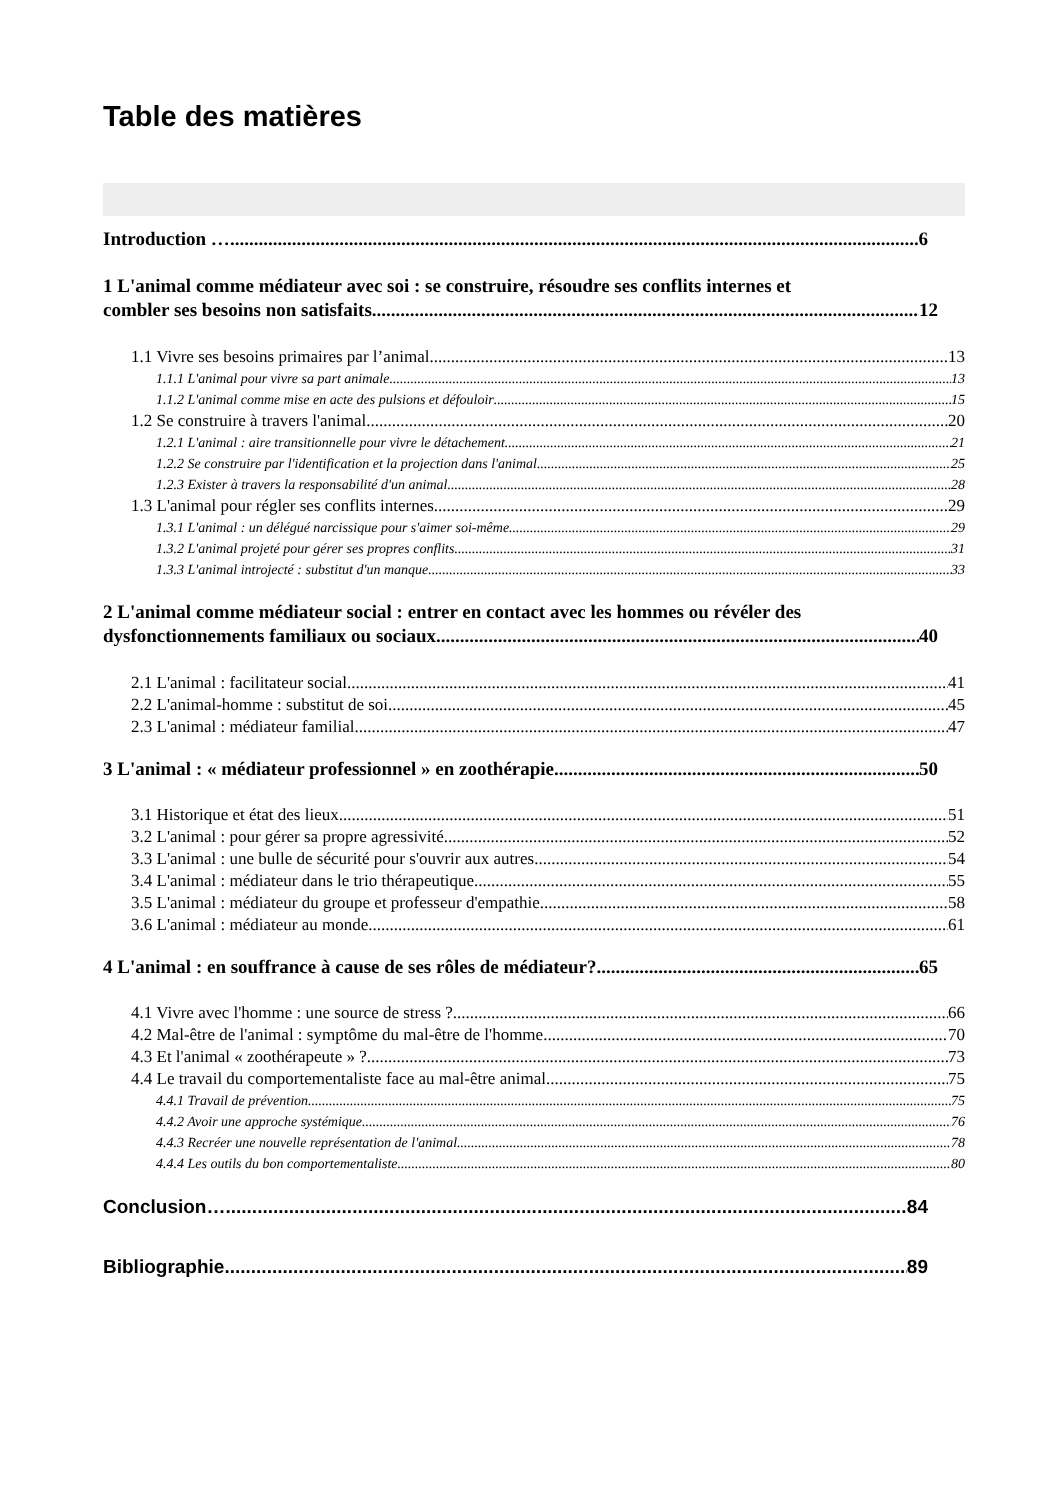Table des matières
Introduction … 6
1 L'animal comme médiateur avec soi : se construire, résoudre ses conflits internes et
combler ses besoins non satisfaits 12
1.1 Vivre ses besoins primaires par l’animal 13
1.1.1 L'animal pour vivre sa part animale 13
1.1.2 L'animal comme mise en acte des pulsions et défouloir 15
1.2 Se construire à travers l'animal 20
1.2.1 L'animal : aire transitionnelle pour vivre le détachement 21
1.2.2 Se construire par l'identification et la projection dans l'animal 25
1.2.3 Exister à travers la responsabilité d'un animal 28
1.3 L'animal pour régler ses conflits internes 29
1.3.1 L'animal : un délégué narcissique pour s'aimer soi-même 29
1.3.2 L'animal projeté pour gérer ses propres conflits 31
1.3.3 L'animal introjecté : substitut d'un manque 33
2 L'animal comme médiateur social : entrer en contact avec les hommes ou révéler des
dysfonctionnements familiaux ou sociaux 40
2.1 L'animal : facilitateur social 41
2.2 L'animal-homme : substitut de soi 45
2.3 L'animal : médiateur familial 47
3 L'animal : « médiateur professionnel » en zoothérapie 50
3.1 Historique et état des lieux 51
3.2 L'animal : pour gérer sa propre agressivité 52
3.3 L'animal : une bulle de sécurité pour s'ouvrir aux autres 54
3.4 L'animal : médiateur dans le trio thérapeutique 55
3.5 L'animal : médiateur du groupe et professeur d'empathie 58
3.6 L'animal : médiateur au monde 61
4 L'animal : en souffrance à cause de ses rôles de médiateur? 65
4.1 Vivre avec l'homme : une source de stress ? 66
4.2 Mal-être de l'animal : symptôme du mal-être de l'homme 70
4.3 Et l'animal « zoothérapeute » ? 73
4.4 Le travail du comportementaliste face au mal-être animal 75
4.4.1 Travail de prévention 75
4.4.2 Avoir une approche systémique 76
4.4.3 Recréer une nouvelle représentation de l'animal 78
4.4.4 Les outils du bon comportementaliste 80
Conclusion… 84
Bibliographie 89